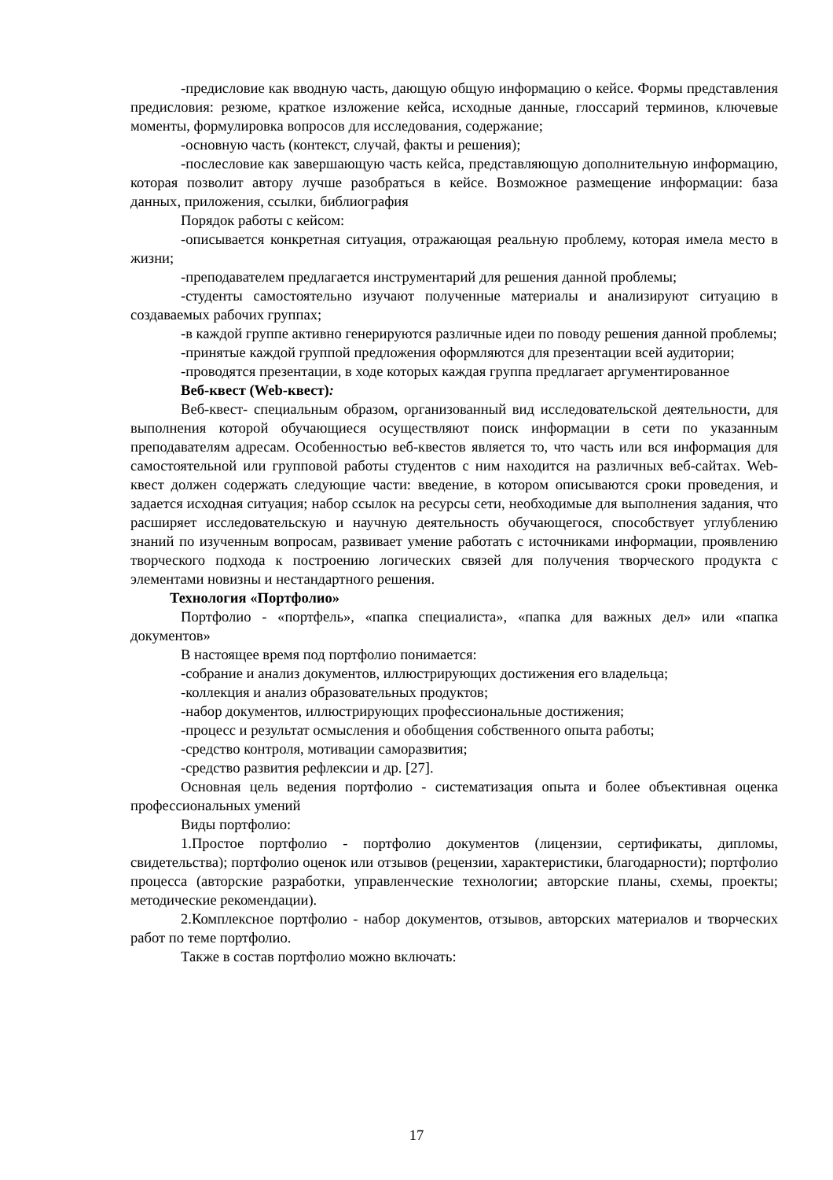-предисловие как вводную часть, дающую общую информацию о кейсе. Формы представления предисловия: резюме, краткое изложение кейса, исходные данные, глоссарий терминов, ключевые моменты, формулировка вопросов для исследования, содержание;
-основную часть (контекст, случай, факты и решения);
-послесловие как завершающую часть кейса, представляющую дополнительную информацию, которая позволит автору лучше разобраться в кейсе. Возможное размещение информации: база данных, приложения, ссылки, библиография
Порядок работы с кейсом:
-описывается конкретная ситуация, отражающая реальную проблему, которая имела место в жизни;
-преподавателем предлагается инструментарий для решения данной проблемы;
-студенты самостоятельно изучают полученные материалы и анализируют ситуацию в создаваемых рабочих группах;
-в каждой группе активно генерируются различные идеи по поводу решения данной проблемы;
-принятые каждой группой предложения оформляются для презентации всей аудитории;
-проводятся презентации, в ходе которых каждая группа предлагает аргументированное
Веб-квест (Web-квест):
Веб-квест- специальным образом, организованный вид исследовательской деятельности, для выполнения которой обучающиеся осуществляют поиск информации в сети по указанным преподавателям адресам. Особенностью веб-квестов является то, что часть или вся информация для самостоятельной или групповой работы студентов с ним находится на различных веб-сайтах. Web-квест должен содержать следующие части: введение, в котором описываются сроки проведения, и задается исходная ситуация; набор ссылок на ресурсы сети, необходимые для выполнения задания, что расширяет исследовательскую и научную деятельность обучающегося, способствует углублению знаний по изученным вопросам, развивает умение работать с источниками информации, проявлению творческого подхода к построению логических связей для получения творческого продукта с элементами новизны и нестандартного решения.
Технология «Портфолио»
Портфолио - «портфель», «папка специалиста», «папка для важных дел» или «папка документов»
В настоящее время под портфолио понимается:
-собрание и анализ документов, иллюстрирующих достижения его владельца;
-коллекция и анализ образовательных продуктов;
-набор документов, иллюстрирующих профессиональные достижения;
-процесс и результат осмысления и обобщения собственного опыта работы;
-средство контроля, мотивации саморазвития;
-средство развития рефлексии и др. [27].
Основная цель ведения портфолио - систематизация опыта и более объективная оценка профессиональных умений
Виды портфолио:
1.Простое портфолио - портфолио документов (лицензии, сертификаты, дипломы, свидетельства); портфолио оценок или отзывов (рецензии, характеристики, благодарности); портфолио процесса (авторские разработки, управленческие технологии; авторские планы, схемы, проекты; методические рекомендации).
2.Комплексное портфолио - набор документов, отзывов, авторских материалов и творческих работ по теме портфолио.
Также в состав портфолио можно включать:
17